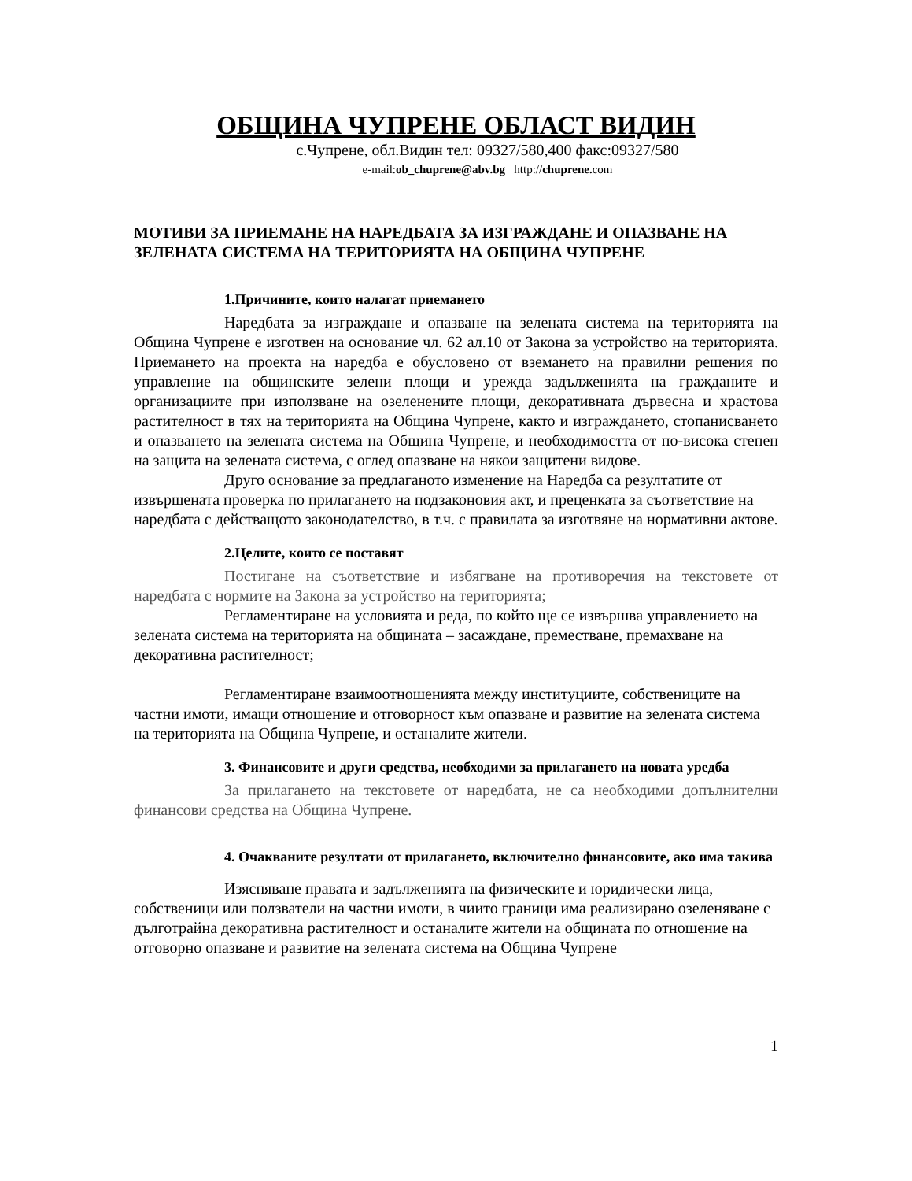ОБЩИНА ЧУПРЕНЕ ОБЛАСТ ВИДИН
с.Чупрене, обл.Видин тел: 09327/580,400 факс:09327/580
e-mail:ob_chuprene@abv.bg http://chuprene. com
МОТИВИ ЗА ПРИЕМАНЕ НА НАРЕДБАТА ЗА ИЗГРАЖДАНЕ И ОПАЗВАНЕ НА ЗЕЛЕНАТА СИСТЕМА НА ТЕРИТОРИЯТА НА ОБЩИНА ЧУПРЕНЕ
1.Причините, които налагат приемането
Наредбата за изграждане и опазване на зелената система на територията на Община Чупрене е изготвен на основание чл. 62 ал.10 от Закона за устройство на територията. Приемането на проекта на наредба е обусловено от вземането на правилни решения по управление на общинските зелени площи и урежда задълженията на гражданите и организациите при използване на озеленените площи, декоративната дървесна и храстова растителност в тях на територията на Община Чупрене, както и изграждането, стопанисването и опазването на зелената система на Община Чупрене, и необходимостта от по-висока степен на защита на зелената система, с оглед опазване на някои защитени видове.
Друго основание за предлаганото изменение на Наредба са резултатите от извършената проверка по прилагането на подзаконовия акт, и преценката за съответствие на наредбата с действащото законодателство, в т.ч. с правилата за изготвяне на нормативни актове.
2.Целите, които се поставят
Постигане на съответствие и избягване на противоречия на текстовете от наредбата с нормите на Закона за устройство на територията;
Регламентиране на условията и реда, по който ще се извършва управлението на зелената система на територията на общината – засаждане, преместване, премахване на декоративна растителност;
Регламентиране взаимоотношенията между институциите, собствениците на частни имоти, имащи отношение и отговорност към опазване и развитие на зелената система на територията на Община Чупрене, и останалите жители.
3. Финансовите и други средства, необходими за прилагането на новата уредба
За прилагането на текстовете от наредбата, не са необходими допълнителни финансови средства на Община Чупрене.
4. Очакваните резултати от прилагането, включително финансовите, ако има такива
Изясняване правата и задълженията на физическите и юридически лица, собственици или ползватели на частни имоти, в чиито граници има реализирано озеленяване с дълготрайна декоративна растителност и останалите жители на общината по отношение на отговорно опазване и развитие на зелената система на Община Чупрене
1